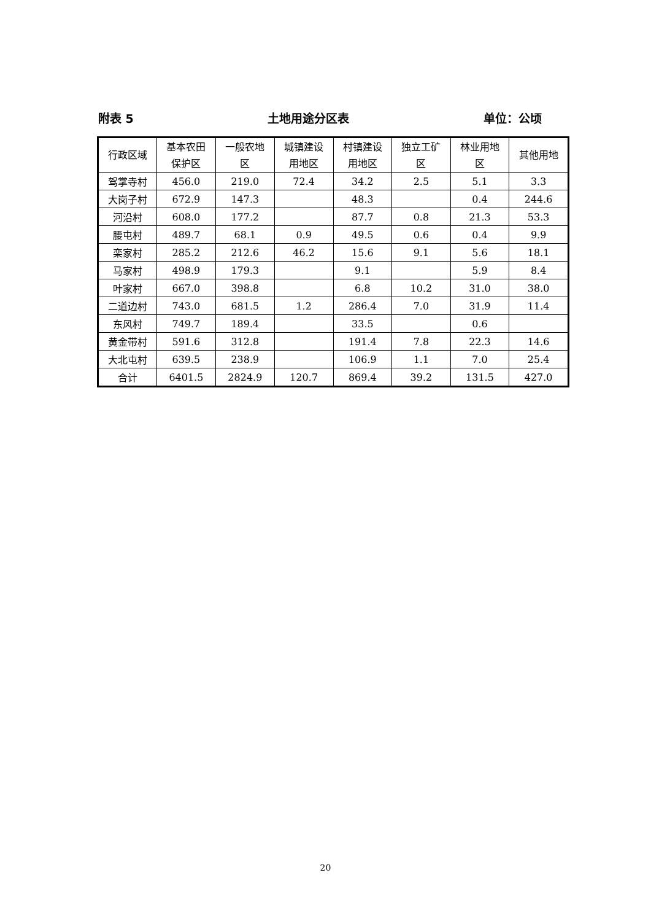附表 5 土地用途分区表 单位：公顷
| 行政区域 | 基本农田 保护区 | 一般农地 区 | 城镇建设 用地区 | 村镇建设 用地区 | 独立工矿 区 | 林业用地 区 | 其他用地 |
| --- | --- | --- | --- | --- | --- | --- | --- |
| 驾掌寺村 | 456.0 | 219.0 | 72.4 | 34.2 | 2.5 | 5.1 | 3.3 |
| 大岗子村 | 672.9 | 147.3 | | 48.3 | | 0.4 | 244.6 |
| 河沿村 | 608.0 | 177.2 | | 87.7 | 0.8 | 21.3 | 53.3 |
| 腰屯村 | 489.7 | 68.1 | 0.9 | 49.5 | 0.6 | 0.4 | 9.9 |
| 栾家村 | 285.2 | 212.6 | 46.2 | 15.6 | 9.1 | 5.6 | 18.1 |
| 马家村 | 498.9 | 179.3 | | 9.1 | | 5.9 | 8.4 |
| 叶家村 | 667.0 | 398.8 | | 6.8 | 10.2 | 31.0 | 38.0 |
| 二道边村 | 743.0 | 681.5 | 1.2 | 286.4 | 7.0 | 31.9 | 11.4 |
| 东风村 | 749.7 | 189.4 | | 33.5 | | 0.6 | |
| 黄金带村 | 591.6 | 312.8 | | 191.4 | 7.8 | 22.3 | 14.6 |
| 大北屯村 | 639.5 | 238.9 | | 106.9 | 1.1 | 7.0 | 25.4 |
| 合计 | 6401.5 | 2824.9 | 120.7 | 869.4 | 39.2 | 131.5 | 427.0 |
20